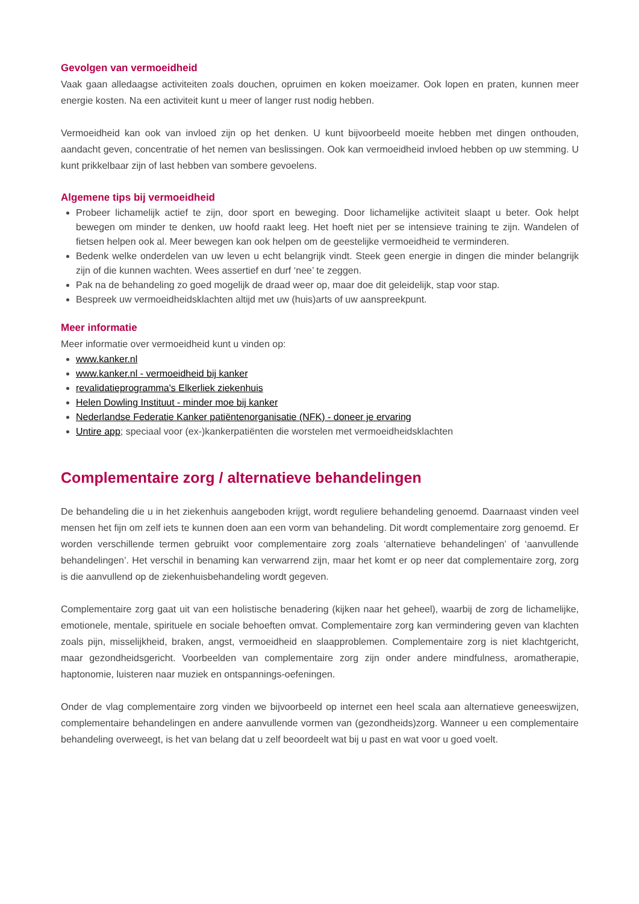Gevolgen van vermoeidheid
Vaak gaan alledaagse activiteiten zoals douchen, opruimen en koken moeizamer. Ook lopen en praten, kunnen meer energie kosten. Na een activiteit kunt u meer of langer rust nodig hebben.
Vermoeidheid kan ook van invloed zijn op het denken. U kunt bijvoorbeeld moeite hebben met dingen onthouden, aandacht geven, concentratie of het nemen van beslissingen. Ook kan vermoeidheid invloed hebben op uw stemming. U kunt prikkelbaar zijn of last hebben van sombere gevoelens.
Algemene tips bij vermoeidheid
Probeer lichamelijk actief te zijn, door sport en beweging. Door lichamelijke activiteit slaapt u beter. Ook helpt bewegen om minder te denken, uw hoofd raakt leeg. Het hoeft niet per se intensieve training te zijn. Wandelen of fietsen helpen ook al. Meer bewegen kan ook helpen om de geestelijke vermoeidheid te verminderen.
Bedenk welke onderdelen van uw leven u echt belangrijk vindt. Steek geen energie in dingen die minder belangrijk zijn of die kunnen wachten. Wees assertief en durf ‘nee’ te zeggen.
Pak na de behandeling zo goed mogelijk de draad weer op, maar doe dit geleidelijk, stap voor stap.
Bespreek uw vermoeidheidsklachten altijd met uw (huis)arts of uw aanspreekpunt.
Meer informatie
Meer informatie over vermoeidheid kunt u vinden op:
www.kanker.nl
www.kanker.nl - vermoeidheid bij kanker
revalidatieprogramma's Elkerliek ziekenhuis
Helen Dowling Instituut - minder moe bij kanker
Nederlandse Federatie Kanker patiëntenorganisatie (NFK) - doneer je ervaring
Untire app; speciaal voor (ex-)kankerpatiënten die worstelen met vermoeidheidsklachten
Complementaire zorg / alternatieve behandelingen
De behandeling die u in het ziekenhuis aangeboden krijgt, wordt reguliere behandeling genoemd. Daarnaast vinden veel mensen het fijn om zelf iets te kunnen doen aan een vorm van behandeling. Dit wordt complementaire zorg genoemd. Er worden verschillende termen gebruikt voor complementaire zorg zoals ‘alternatieve behandelingen’ of ‘aanvullende behandelingen’. Het verschil in benaming kan verwarrend zijn, maar het komt er op neer dat complementaire zorg, zorg is die aanvullend op de ziekenhuisbehandeling wordt gegeven.
Complementaire zorg gaat uit van een holistische benadering (kijken naar het geheel), waarbij de zorg de lichamelijke, emotionele, mentale, spirituele en sociale behoeften omvat. Complementaire zorg kan vermindering geven van klachten zoals pijn, misselijkheid, braken, angst, vermoeidheid en slaapproblemen. Complementaire zorg is niet klachtgericht, maar gezondheidsgericht. Voorbeelden van complementaire zorg zijn onder andere mindfulness, aromatherapie, haptonomie, luisteren naar muziek en ontspannings-oefeningen.
Onder de vlag complementaire zorg vinden we bijvoorbeeld op internet een heel scala aan alternatieve geneeswijzen, complementaire behandelingen en andere aanvullende vormen van (gezondheids)zorg. Wanneer u een complementaire behandeling overweegt, is het van belang dat u zelf beoordeelt wat bij u past en wat voor u goed voelt.